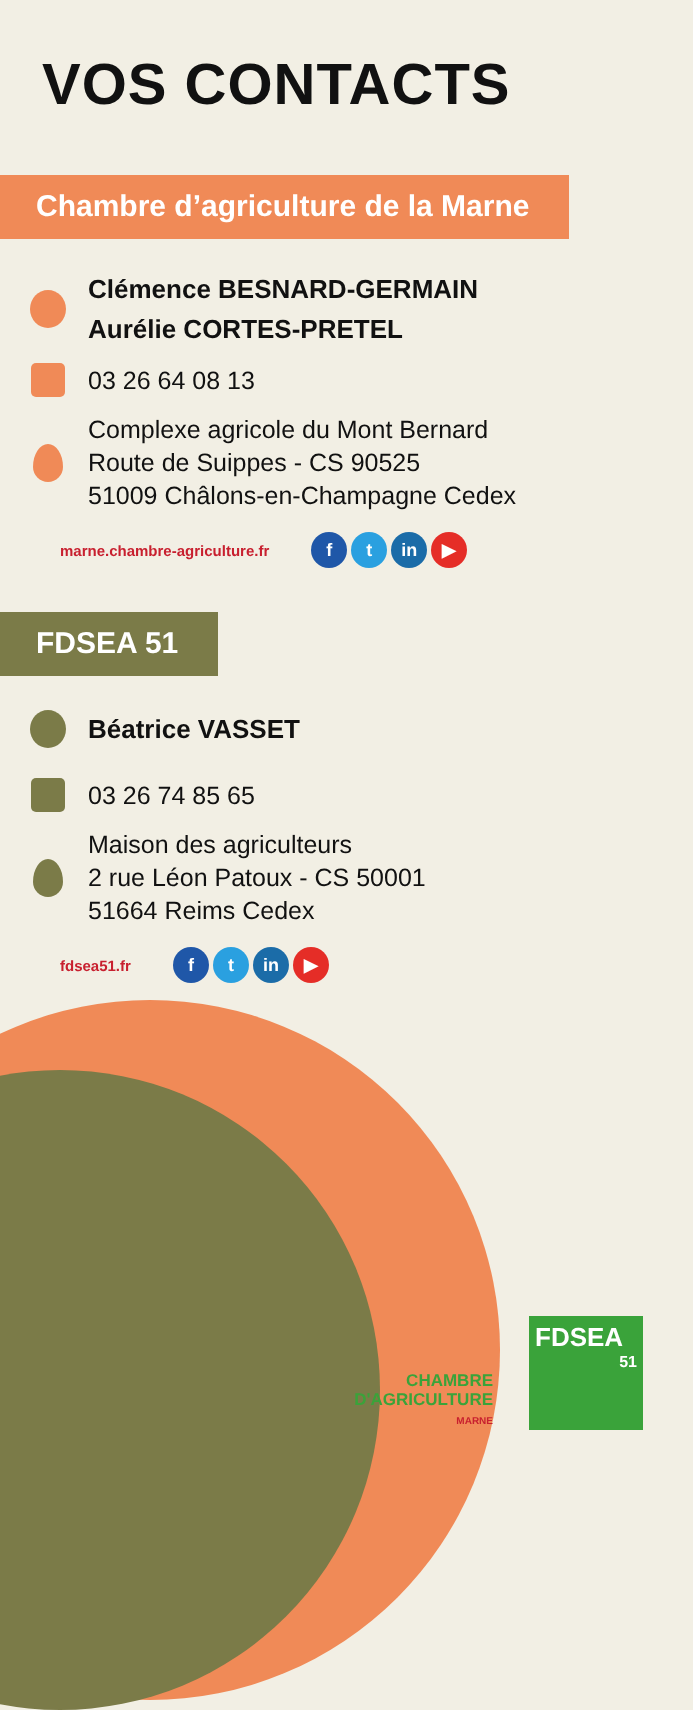VOS CONTACTS
Chambre d’agriculture de la Marne
Clémence BESNARD-GERMAIN
Aurélie CORTES-PRETEL
03 26 64 08 13
Complexe agricole du Mont Bernard
Route de Suippes - CS 90525
51009 Châlons-en-Champagne Cedex
marne.chambre-agriculture.fr f t in ▶
FDSEA 51
Béatrice VASSET
03 26 74 85 65
Maison des agriculteurs
2 rue Léon Patoux - CS 50001
51664 Reims Cedex
fdsea51.fr f t in ▶
CHAMBRE
D'AGRICULTURE
MARNE
FDSEA
51